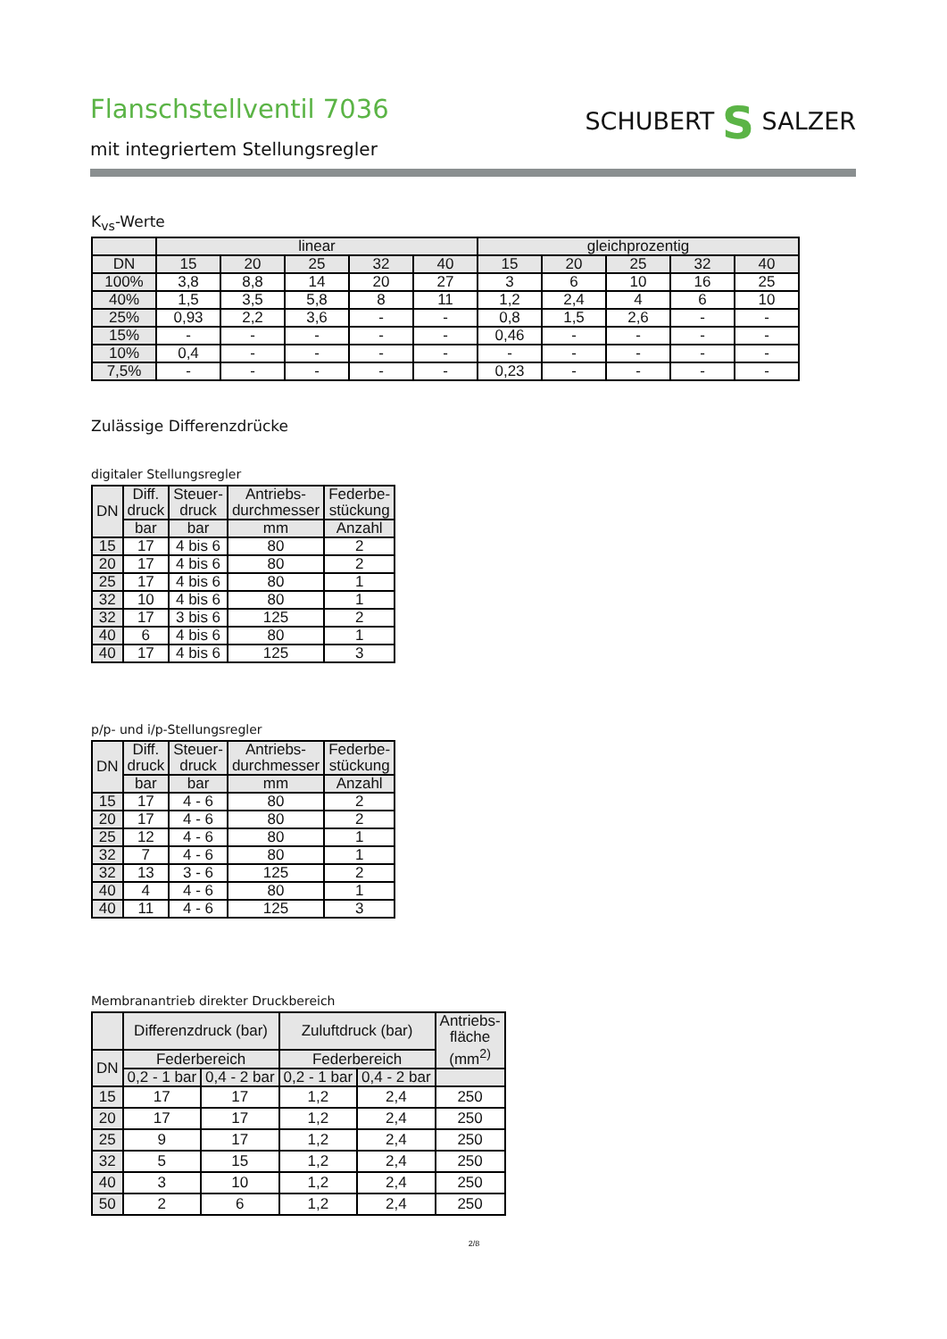Flanschstellventil 7036
mit integriertem Stellungsregler
SCHUBERT S SALZER
K<sub>vs</sub>-Werte
| | linear | | | | | gleichprozentig | | | | |
| --- | --- | --- | --- | --- | --- | --- | --- | --- | --- | --- |
| DN | 15 | 20 | 25 | 32 | 40 | 15 | 20 | 25 | 32 | 40 |
| 100% | 3,8 | 8,8 | 14 | 20 | 27 | 3 | 6 | 10 | 16 | 25 |
| 40% | 1,5 | 3,5 | 5,8 | 8 | 11 | 1,2 | 2,4 | 4 | 6 | 10 |
| 25% | 0,93 | 2,2 | 3,6 | - | - | 0,8 | 1,5 | 2,6 | - | - |
| 15% | - | - | - | - | - | 0,46 | - | - | - | - |
| 10% | 0,4 | - | - | - | - | - | - | - | - | - |
| 7,5% | - | - | - | - | - | 0,23 | - | - | - | - |
Zulässige Differenzdrücke
digitaler Stellungsregler
| DN | Diff. druck | Steuer- druck | Antriebs- durchmesser | Federbe- stückung |
| --- | --- | --- | --- | --- |
| | bar | bar | mm | Anzahl |
| 15 | 17 | 4 bis 6 | 80 | 2 |
| 20 | 17 | 4 bis 6 | 80 | 2 |
| 25 | 17 | 4 bis 6 | 80 | 1 |
| 32 | 10 | 4 bis 6 | 80 | 1 |
| 32 | 17 | 3 bis 6 | 125 | 2 |
| 40 | 6 | 4 bis 6 | 80 | 1 |
| 40 | 17 | 4 bis 6 | 125 | 3 |
p/p- und i/p-Stellungsregler
| DN | Diff. druck | Steuer- druck | Antriebs- durchmesser | Federbe- stückung |
| --- | --- | --- | --- | --- |
| | bar | bar | mm | Anzahl |
| 15 | 17 | 4 - 6 | 80 | 2 |
| 20 | 17 | 4 - 6 | 80 | 2 |
| 25 | 12 | 4 - 6 | 80 | 1 |
| 32 | 7 | 4 - 6 | 80 | 1 |
| 32 | 13 | 3 - 6 | 125 | 2 |
| 40 | 4 | 4 - 6 | 80 | 1 |
| 40 | 11 | 4 - 6 | 125 | 3 |
Membranantrieb direkter Druckbereich
| | Differenzdruck (bar) | | Zuluftdruck (bar) | | Antriebs- fläche (mm<sup>2)</sup> |
| --- | --- | --- | --- | --- | --- |
| DN | Federbereich | | Federbereich | | |
| | 0,2 - 1 bar | 0,4 - 2 bar | 0,2 - 1 bar | 0,4 - 2 bar | |
| 15 | 17 | 17 | 1,2 | 2,4 | 250 |
| 20 | 17 | 17 | 1,2 | 2,4 | 250 |
| 25 | 9 | 17 | 1,2 | 2,4 | 250 |
| 32 | 5 | 15 | 1,2 | 2,4 | 250 |
| 40 | 3 | 10 | 1,2 | 2,4 | 250 |
| 50 | 2 | 6 | 1,2 | 2,4 | 250 |
2/8